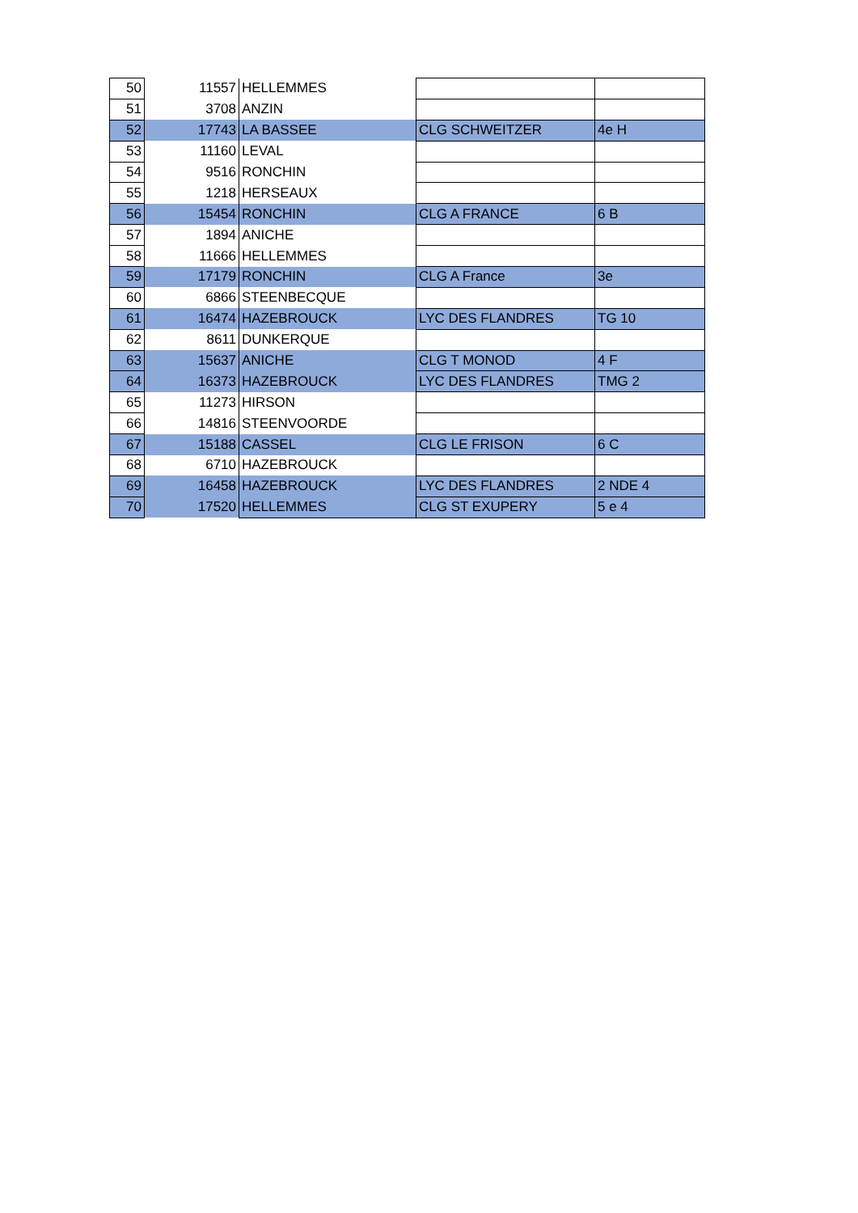| 50 | 11557 | HELLEMMES | | |
| 51 | 3708 | ANZIN | | |
| 52 | 17743 | LA BASSEE | CLG SCHWEITZER | 4e H |
| 53 | 11160 | LEVAL | | |
| 54 | 9516 | RONCHIN | | |
| 55 | 1218 | HERSEAUX | | |
| 56 | 15454 | RONCHIN | CLG A FRANCE | 6 B |
| 57 | 1894 | ANICHE | | |
| 58 | 11666 | HELLEMMES | | |
| 59 | 17179 | RONCHIN | CLG A France | 3e |
| 60 | 6866 | STEENBECQUE | | |
| 61 | 16474 | HAZEBROUCK | LYC DES FLANDRES | TG 10 |
| 62 | 8611 | DUNKERQUE | | |
| 63 | 15637 | ANICHE | CLG T MONOD | 4 F |
| 64 | 16373 | HAZEBROUCK | LYC DES FLANDRES | TMG 2 |
| 65 | 11273 | HIRSON | | |
| 66 | 14816 | STEENVOORDE | | |
| 67 | 15188 | CASSEL | CLG LE FRISON | 6 C |
| 68 | 6710 | HAZEBROUCK | | |
| 69 | 16458 | HAZEBROUCK | LYC DES FLANDRES | 2 NDE 4 |
| 70 | 17520 | HELLEMMES | CLG ST EXUPERY | 5 e 4 |